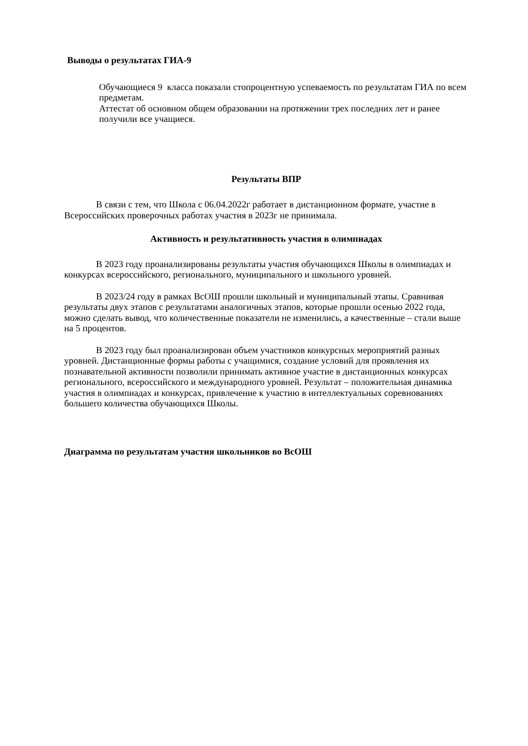Выводы о результатах ГИА-9
Обучающиеся 9 класса показали стопроцентную успеваемость по результатам ГИА по всем предметам.
Аттестат об основном общем образовании на протяжении трех последних лет и ранее получили все учащиеся.
Результаты ВПР
В связи с тем, что Школа с 06.04.2022г работает в дистанционном формате, участие в Всероссийских проверочных работах участия в 2023г не принимала.
Активность и результативность участия в олимпиадах
В 2023 году проанализированы результаты участия обучающихся Школы в олимпиадах и конкурсах всероссийского, регионального, муниципального и школьного уровней.
В 2023/24 году в рамках ВсОШ прошли школьный и муниципальный этапы. Сравнивая результаты двух этапов с результатами аналогичных этапов, которые прошли осенью 2022 года, можно сделать вывод, что количественные показатели не изменились, а качественные – стали выше на 5 процентов.
В 2023 году был проанализирован объем участников конкурсных мероприятий разных уровней. Дистанционные формы работы с учащимися, создание условий для проявления их познавательной активности позволили принимать активное участие в дистанционных конкурсах регионального, всероссийского и международного уровней. Результат – положительная динамика участия в олимпиадах и конкурсах, привлечение к участию в интеллектуальных соревнованиях большего количества обучающихся Школы.
Диаграмма по результатам участия школьников во ВсОШ